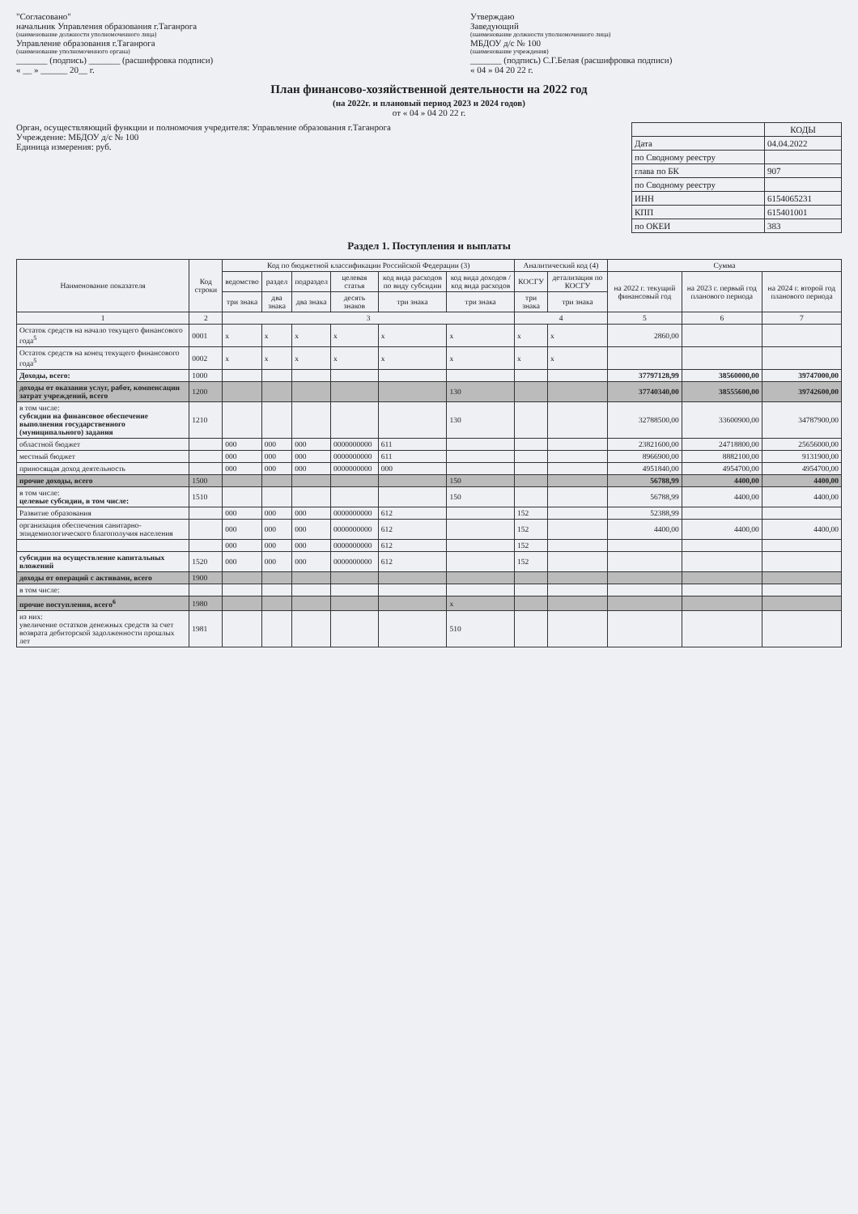"Согласовано"
начальник Управления образования г.Таганрога
(наименование должности уполномоченного лица)
Управление образования г.Таганрога
(наименование уполномоченного органа)
_______ (подпись) _______ (расшифровка подписи)
« __ » ______ 20__ г.
Утверждаю
Заведующий
(наименование должности уполномоченного лица)
МБДОУ д/с № 100
(наименование учреждения)
_______ (подпись) С.Г.Белая (расшифровка подписи)
« 04 » 04 20 22 г.
План финансово-хозяйственной деятельности на 2022 год
(на 2022г. и плановый период 2023 и 2024 годов)
от « 04 » 04 20 22 г.
Орган, осуществляющий функции и полномочия учредителя: Управление образования г.Таганрога
Учреждение: МБДОУ д/с № 100
Единица измерения: руб.
| | КОДЫ |
| Дата | 04.04.2022 |
| по Сводному реестру | |
| глава по БК | 907 |
| по Сводному реестру | |
| ИНН | 6154065231 |
| КПП | 615401001 |
| по ОКЕИ | 383 |
Раздел 1. Поступления и выплаты
| Наименование показателя | Код строки | Код по бюджетной классификации Российской Федерации (3) | | | | | | Аналитический код (4) | | Сумма | | |
| --- | --- | --- | --- | --- | --- | --- | --- | --- | --- | --- | --- | --- |
| | | ведомство | раздел | подраздел | целевая статья | код вида расходов по виду субсидии | код вида доходов /код вида расходов | КОСГУ | детализация по КОСГУ | на 2022 г. текущий финансовый год | на 2023 г. первый год планового периода | на 2024 г. второй год планового периода |
| | | три знака | два знака | два знака | десять знаков | три знака | три знака | три знака | три знака | | | |
| 1 | 2 | 3 | | | | | | 4 | | 5 | 6 | 7 |
| Остаток средств на начало текущего финансового года<sup>5</sup> | 0001 | x | x | x | x | x | x | x | x | 2860,00 | | |
| Остаток средств на конец текущего финансового года<sup>5</sup> | 0002 | x | x | x | x | x | x | x | x | | | |
| Доходы, всего: | 1000 | | | | | | | | | 37797128,99 | 38560000,00 | 39747000,00 |
| доходы от оказания услуг, работ, компенсации затрат учреждений, всего | 1200 | | | | | | 130 | | | 37740340,00 | 38555600,00 | 39742600,00 |
| в том числе: субсидии на финансовое обеспечение выполнения государственного (муниципального) задания | 1210 | | | | | | 130 | | | 32788500,00 | 33600900,00 | 34787900,00 |
| областной бюджет | | 000 | 000 | 000 | 0000000000 | 611 | | | | 23821600,00 | 24718800,00 | 25656000,00 |
| местный бюджет | | 000 | 000 | 000 | 0000000000 | 611 | | | | 8966900,00 | 8882100,00 | 9131900,00 |
| приносящая доход деятельность | | 000 | 000 | 000 | 0000000000 | 000 | | | | 4951840,00 | 4954700,00 | 4954700,00 |
| прочие доходы, всего | 1500 | | | | | | 150 | | | 56788,99 | 4400,00 | 4400,00 |
| в том числе: целевые субсидии, в том числе: | 1510 | | | | | | 150 | | | 56788,99 | 4400,00 | 4400,00 |
| Развитие образования | | 000 | 000 | 000 | 0000000000 | 612 | | 152 | | 52388,99 | | |
| организация обеспечения санитарно-эпидемиологического благополучия населения | | 000 | 000 | 000 | 0000000000 | 612 | | 152 | | 4400,00 | 4400,00 | 4400,00 |
| | | 000 | 000 | 000 | 0000000000 | 612 | | 152 | | | | |
| субсидии на осуществление капитальных вложений | 1520 | 000 | 000 | 000 | 0000000000 | 612 | | 152 | | | | |
| доходы от операций с активами, всего | 1900 | | | | | | | | | | | |
| в том числе: | | | | | | | | | | | | |
| прочие поступления, всего<sup>6</sup> | 1980 | | | | | | x | | | | | |
| из них: увеличение остатков денежных средств за счет возврата дебиторской задолженности прошлых лет | 1981 | | | | | | 510 | | | | | |